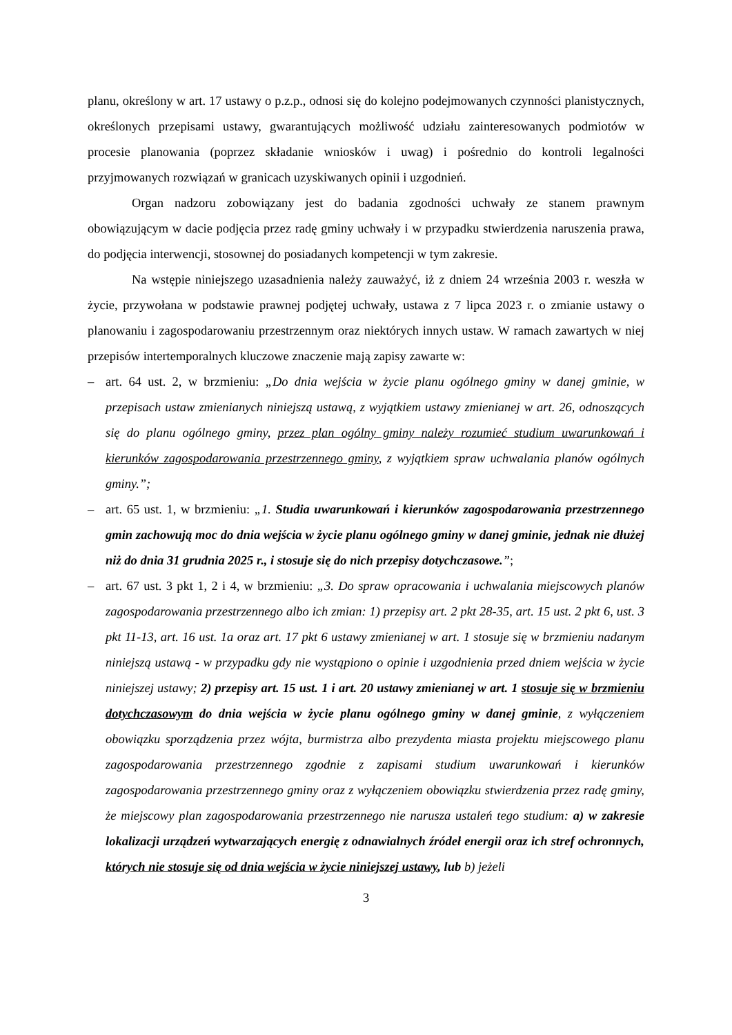planu, określony w art. 17 ustawy o p.z.p., odnosi się do kolejno podejmowanych czynności planistycznych, określonych przepisami ustawy, gwarantujących możliwość udziału zainteresowanych podmiotów w procesie planowania (poprzez składanie wniosków i uwag) i pośrednio do kontroli legalności przyjmowanych rozwiązań w granicach uzyskiwanych opinii i uzgodnień.
Organ nadzoru zobowiązany jest do badania zgodności uchwały ze stanem prawnym obowiązującym w dacie podjęcia przez radę gminy uchwały i w przypadku stwierdzenia naruszenia prawa, do podjęcia interwencji, stosownej do posiadanych kompetencji w tym zakresie.
Na wstępie niniejszego uzasadnienia należy zauważyć, iż z dniem 24 września 2003 r. weszła w życie, przywołana w podstawie prawnej podjętej uchwały, ustawa z 7 lipca 2023 r. o zmianie ustawy o planowaniu i zagospodarowaniu przestrzennym oraz niektórych innych ustaw. W ramach zawartych w niej przepisów intertemporalnych kluczowe znaczenie mają zapisy zawarte w:
– art. 64 ust. 2, w brzmieniu: „Do dnia wejścia w życie planu ogólnego gminy w danej gminie, w przepisach ustaw zmienianych niniejszą ustawą, z wyjątkiem ustawy zmienianej w art. 26, odnoszących się do planu ogólnego gminy, przez plan ogólny gminy należy rozumieć studium uwarunkowań i kierunków zagospodarowania przestrzennego gminy, z wyjątkiem spraw uchwalania planów ogólnych gminy.”;
– art. 65 ust. 1, w brzmieniu: „1. Studia uwarunkowań i kierunków zagospodarowania przestrzennego gmin zachowują moc do dnia wejścia w życie planu ogólnego gminy w danej gminie, jednak nie dłużej niż do dnia 31 grudnia 2025 r., i stosuje się do nich przepisy dotychczasowe.”;
– art. 67 ust. 3 pkt 1, 2 i 4, w brzmieniu: „3. Do spraw opracowania i uchwalania miejscowych planów zagospodarowania przestrzennego albo ich zmian: 1) przepisy art. 2 pkt 28-35, art. 15 ust. 2 pkt 6, ust. 3 pkt 11-13, art. 16 ust. 1a oraz art. 17 pkt 6 ustawy zmienianej w art. 1 stosuje się w brzmieniu nadanym niniejszą ustawą - w przypadku gdy nie wystąpiono o opinie i uzgodnienia przed dniem wejścia w życie niniejszej ustawy; 2) przepisy art. 15 ust. 1 i art. 20 ustawy zmienianej w art. 1 stosuje się w brzmieniu dotychczasowym do dnia wejścia w życie planu ogólnego gminy w danej gminie, z wyłączeniem obowiązku sporządzenia przez wójta, burmistrza albo prezydenta miasta projektu miejscowego planu zagospodarowania przestrzennego zgodnie z zapisami studium uwarunkowań i kierunków zagospodarowania przestrzennego gminy oraz z wyłączeniem obowiązku stwierdzenia przez radę gminy, że miejscowy plan zagospodarowania przestrzennego nie narusza ustaleń tego studium: a) w zakresie lokalizacji urządzeń wytwarzających energię z odnawialnych źródeł energii oraz ich stref ochronnych, których nie stosuje się od dnia wejścia w życie niniejszej ustawy, lub b) jeżeli
3